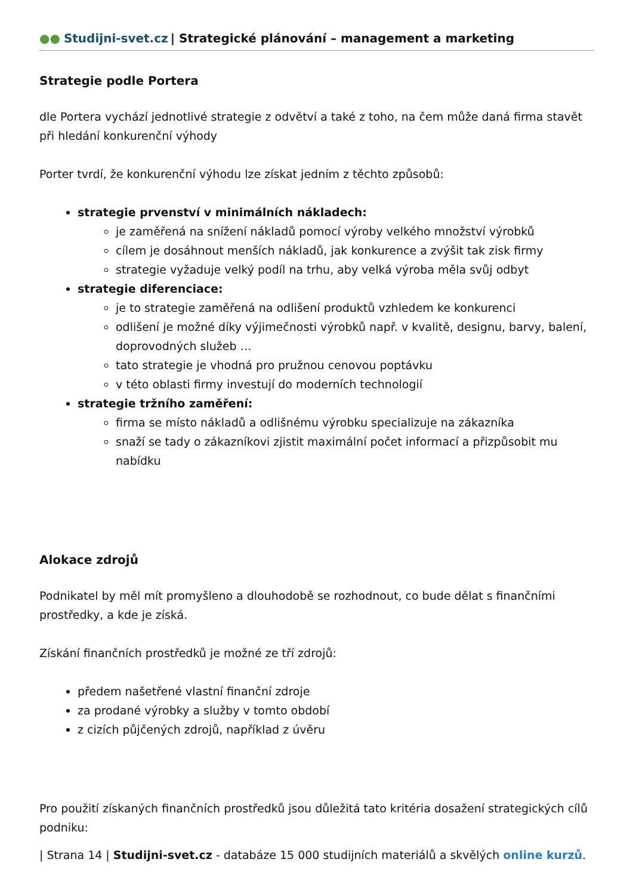●● Studijni-svet.cz | Strategické plánování – management a marketing
Strategie podle Portera
dle Portera vychází jednotlivé strategie z odvětví a také z toho, na čem může daná firma stavět při hledání konkurenční výhody
Porter tvrdí, že konkurenční výhodu lze získat jedním z těchto způsobů:
strategie prvenství v minimálních nákladech:
je zaměřená na snížení nákladů pomocí výroby velkého množství výrobků
cílem je dosáhnout menších nákladů, jak konkurence a zvýšit tak zisk firmy
strategie vyžaduje velký podíl na trhu, aby velká výroba měla svůj odbyt
strategie diferenciace:
je to strategie zaměřená na odlišení produktů vzhledem ke konkurenci
odlišení je možné díky výjimečnosti výrobků např. v kvalitě, designu, barvy, balení, doprovodných služeb …
tato strategie je vhodná pro pružnou cenovou poptávku
v této oblasti firmy investují do moderních technologií
strategie tržního zaměření:
firma se místo nákladů a odlišnému výrobku specializuje na zákazníka
snaží se tady o zákazníkovi zjistit maximální počet informací a přizpůsobit mu nabídku
Alokace zdrojů
Podnikatel by měl mít promyšleno a dlouhodobě se rozhodnout, co bude dělat s finančními prostředky, a kde je získá.
Získání finančních prostředků je možné ze tří zdrojů:
předem našetřené vlastní finanční zdroje
za prodané výrobky a služby v tomto období
z cizích půjčených zdrojů, například z úvěru
Pro použití získaných finančních prostředků jsou důležitá tato kritéria dosažení strategických cílů podniku:
| Strana 14 | Studijni-svet.cz - databáze 15 000 studijních materiálů a skvělých online kurzů.